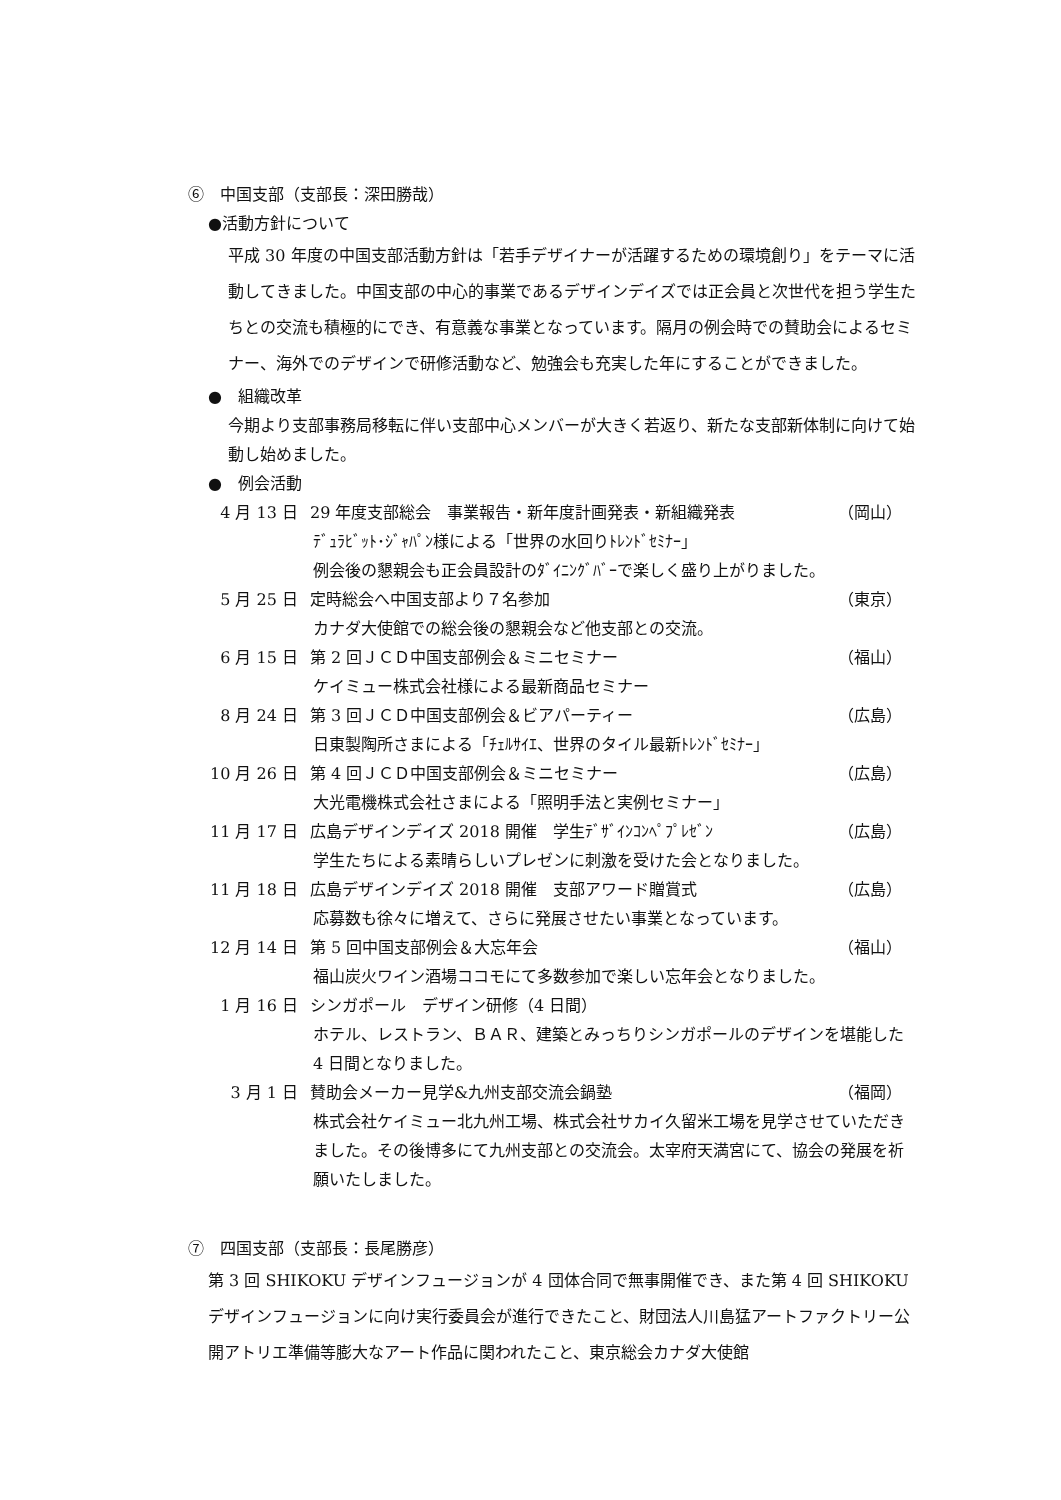⑥　中国支部（支部長：深田勝哉）
●活動方針について
平成 30 年度の中国支部活動方針は「若手デザイナーが活躍するための環境創り」をテーマに活動してきました。中国支部の中心的事業であるデザインデイズでは正会員と次世代を担う学生たちとの交流も積極的にでき、有意義な事業となっています。隔月の例会時での賛助会によるセミナー、海外でのデザインで研修活動など、勉強会も充実した年にすることができました。
●　組織改革
今期より支部事務局移転に伴い支部中心メンバーが大きく若返り、新たな支部新体制に向けて始動し始めました。
●　例会活動
4 月 13 日 29 年度支部総会　事業報告・新年度計画発表・新組織発表 （岡山）
ﾃﾞｭﾗﾋﾞｯﾄ･ｼﾞｬﾊﾟﾝ様による「世界の水回りﾄﾚﾝﾄﾞｾﾐﾅｰ」
例会後の懇親会も正会員設計のﾀﾞｲﾆﾝｸﾞﾊﾞｰで楽しく盛り上がりました。
5 月 25 日 定時総会へ中国支部より７名参加 （東京）
カナダ大使館での総会後の懇親会など他支部との交流。
6 月 15 日 第 2 回ＪＣＤ中国支部例会＆ミニセミナー （福山）
ケイミュー株式会社様による最新商品セミナー
8 月 24 日 第 3 回ＪＣＤ中国支部例会＆ビアパーティー （広島）
日東製陶所さまによる「ﾁｪﾙｻｲｴ、世界のタイル最新ﾄﾚﾝﾄﾞｾﾐﾅｰ」
10 月 26 日 第 4 回ＪＣＤ中国支部例会＆ミニセミナー （広島）
大光電機株式会社さまによる「照明手法と実例セミナー」
11 月 17 日 広島デザインデイズ 2018 開催　学生ﾃﾞｻﾞｲﾝｺﾝﾍﾟﾌﾟﾚｾﾞﾝ （広島）
学生たちによる素晴らしいプレゼンに刺激を受けた会となりました。
11 月 18 日 広島デザインデイズ 2018 開催　支部アワード贈賞式 （広島）
応募数も徐々に増えて、さらに発展させたい事業となっています。
12 月 14 日 第 5 回中国支部例会＆大忘年会 （福山）
福山炭火ワイン酒場ココモにて多数参加で楽しい忘年会となりました。
1 月 16 日 シンガポール　デザイン研修（4 日間）
ホテル、レストラン、ＢＡＲ、建築とみっちりシンガポールのデザインを堪能した 4 日間となりました。
3 月 1 日 賛助会メーカー見学&九州支部交流会鍋塾 （福岡）
株式会社ケイミュー北九州工場、株式会社サカイ久留米工場を見学させていただきました。その後博多にて九州支部との交流会。太宰府天満宮にて、協会の発展を祈願いたしました。
⑦　四国支部（支部長：長尾勝彦）
第 3 回 SHIKOKU デザインフュージョンが 4 団体合同で無事開催でき、また第 4 回 SHIKOKU デザインフュージョンに向け実行委員会が進行できたこと、財団法人川島猛アートファクトリー公開アトリエ準備等膨大なアート作品に関われたこと、東京総会カナダ大使館